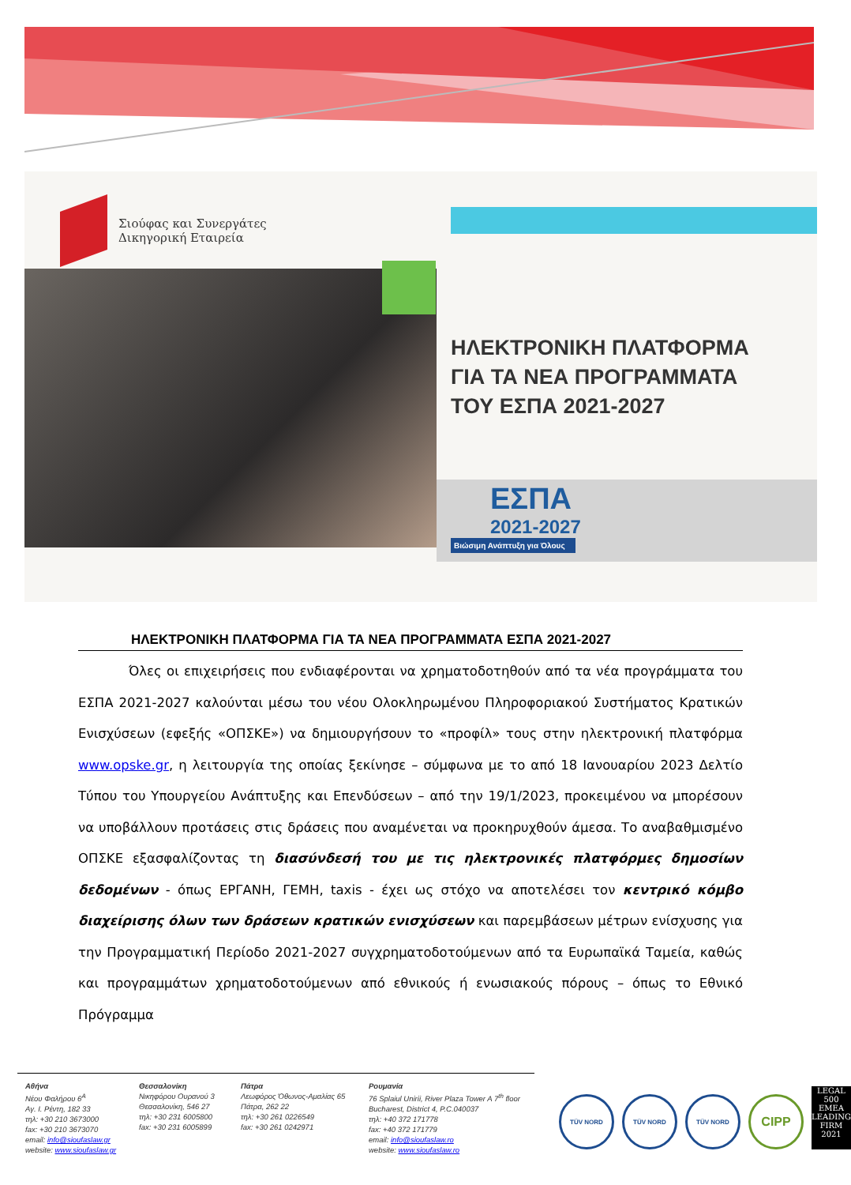Σιούφας και Συνεργάτες
Δικηγορική Εταιρεία
ΗΛΕΚΤΡΟΝΙΚΗ ΠΛΑΤΦΟΡΜΑ
ΓΙΑ ΤΑ ΝΕΑ ΠΡΟΓΡΑΜΜΑΤΑ
ΤΟΥ ΕΣΠΑ 2021-2027
ΕΣΠΑ
2021-2027
Βιώσιμη Ανάπτυξη για Όλους
ΗΛΕΚΤΡΟΝΙΚΗ ΠΛΑΤΦΟΡΜΑ ΓΙΑ ΤΑ ΝΕΑ ΠΡΟΓΡΑΜΜΑΤΑ ΕΣΠΑ 2021-2027
Όλες οι επιχειρήσεις που ενδιαφέρονται να χρηματοδοτηθούν από τα νέα προγράμματα του ΕΣΠΑ 2021-2027 καλούνται μέσω του νέου Ολοκληρωμένου Πληροφοριακού Συστήματος Κρατικών Ενισχύσεων (εφεξής «ΟΠΣΚΕ») να δημιουργήσουν το «προφίλ» τους στην ηλεκτρονική πλατφόρμα www.opske.gr, η λειτουργία της οποίας ξεκίνησε – σύμφωνα με το από 18 Ιανουαρίου 2023 Δελτίο Τύπου του Υπουργείου Ανάπτυξης και Επενδύσεων – από την 19/1/2023, προκειμένου να μπορέσουν να υποβάλλουν προτάσεις στις δράσεις που αναμένεται να προκηρυχθούν άμεσα. Το αναβαθμισμένο ΟΠΣΚΕ εξασφαλίζοντας τη διασύνδεσή του με τις ηλεκτρονικές πλατφόρμες δημοσίων δεδομένων - όπως ΕΡΓΑΝΗ, ΓΕΜΗ, taxis - έχει ως στόχο να αποτελέσει τον κεντρικό κόμβο διαχείρισης όλων των δράσεων κρατικών ενισχύσεων και παρεμβάσεων μέτρων ενίσχυσης για την Προγραμματική Περίοδο 2021-2027 συγχρηματοδοτούμενων από τα Ευρωπαϊκά Ταμεία, καθώς και προγραμμάτων χρηματοδοτούμενων από εθνικούς ή ενωσιακούς πόρους – όπως το Εθνικό Πρόγραμμα
Αθήνα
Νέου Φαλήρου 6<sup>Α</sup>
Αγ. Ι. Ρέντη, 182 33
τηλ: +30 210 3673000
fax: +30 210 3673070
email: info@sioufaslaw.gr
website: www.sioufaslaw.gr
Θεσσαλονίκη
Νικηφόρου Ουρανού 3
Θεσσαλονίκη, 546 27
τηλ: +30 231 6005800
fax: +30 231 6005899
Πάτρα
Λεωφόρος Όθωνος-Αμαλίας 65
Πάτρα, 262 22
τηλ: +30 261 0226549
fax: +30 261 0242971
Ρουμανία
76 Splaiul Unirii, River Plaza Tower A 7<sup>th</sup> floor
Bucharest, District 4, P.C.040037
τηλ: +40 372 171778
fax: +40 372 171779
email: info@sioufaslaw.ro
website: www.sioufaslaw.ro
TÜV NORD TÜV NORD TÜV NORD
CIPP
LEGAL
500
EMEA
LEADING FIRM 2021